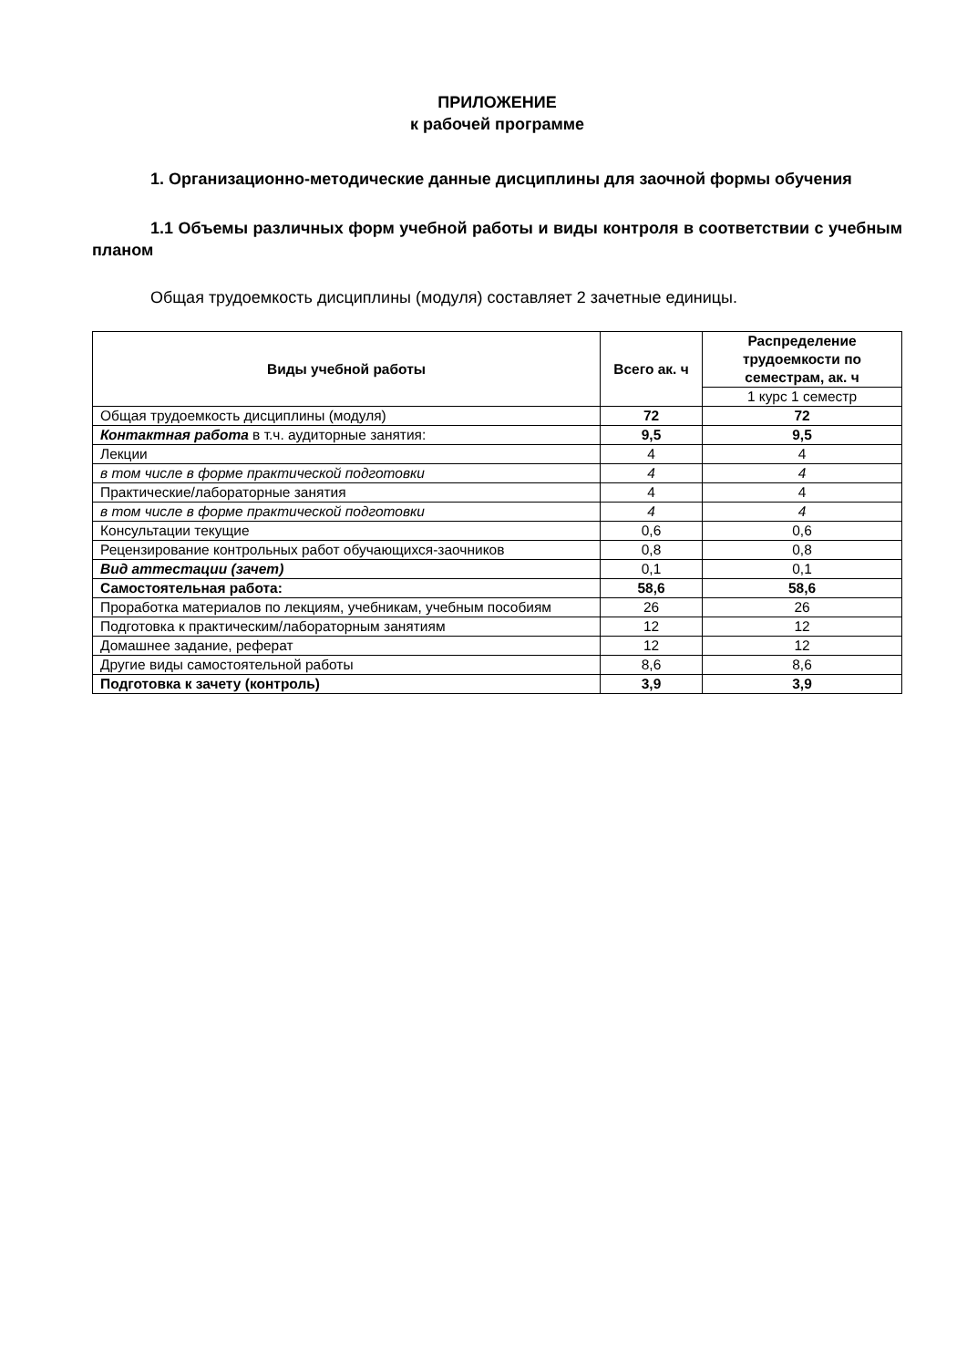ПРИЛОЖЕНИЕ
к рабочей программе
1. Организационно-методические данные дисциплины для заочной формы обучения
1.1 Объемы различных форм учебной работы и виды контроля в соответствии с учебным планом
Общая трудоемкость дисциплины (модуля) составляет 2 зачетные единицы.
| Виды учебной работы | Всего ак. ч | Распределение трудоемкости по семестрам, ак. ч |
| --- | --- | --- |
| | | 1 курс 1 семестр |
| Общая трудоемкость дисциплины (модуля) | 72 | 72 |
| Контактная работа в т.ч. аудиторные занятия: | 9,5 | 9,5 |
| Лекции | 4 | 4 |
| в том числе в форме практической подготовки | 4 | 4 |
| Практические/лабораторные занятия | 4 | 4 |
| в том числе в форме практической подготовки | 4 | 4 |
| Консультации текущие | 0,6 | 0,6 |
| Рецензирование контрольных работ обучающихся-заочников | 0,8 | 0,8 |
| Вид аттестации (зачет) | 0,1 | 0,1 |
| Самостоятельная работа: | 58,6 | 58,6 |
| Проработка материалов по лекциям, учебникам, учебным пособиям | 26 | 26 |
| Подготовка к практическим/лабораторным занятиям | 12 | 12 |
| Домашнее задание, реферат | 12 | 12 |
| Другие виды самостоятельной работы | 8,6 | 8,6 |
| Подготовка к зачету (контроль) | 3,9 | 3,9 |